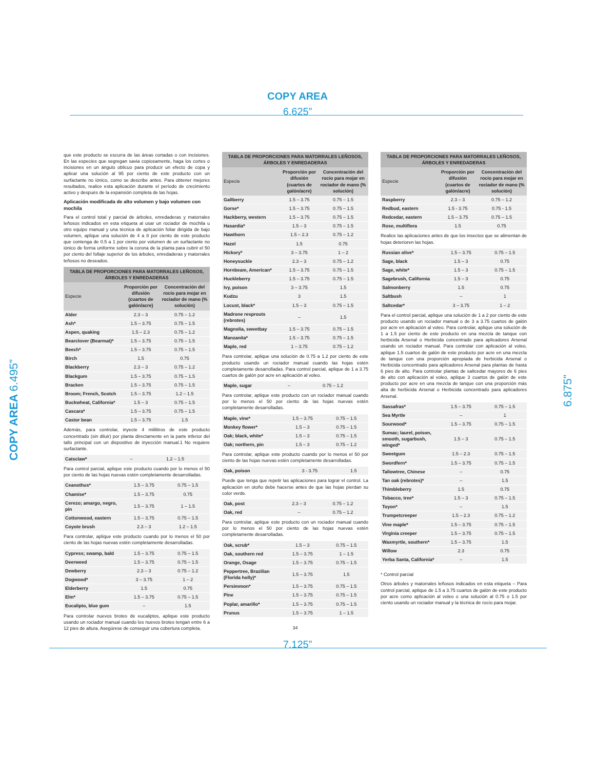COPY AREA
6.625”
7.125”
COPY AREA 6.495”
6.875”
que este producto se escurra de las áreas cortadas o con incisiones. En las especies que segregan savia copiosamente, haga los cortes o incisiones en un ángulo oblicuo para producir un efecto de copa y aplicar una solución al 95 por ciento de este producto con un surfactante no iónico, como se describe antes. Para obtener mejores resultados, realice esta aplicación durante el período de crecimiento activo y después de la expansión completa de las hojas.
Aplicación modificada de alto volumen y bajo volumen con mochila
Para el control total y parcial de árboles, enredaderas y matorrales leñosos indicados en esta etiqueta al usar un rociador de mochila u otro equipo manual y una técnica de aplicación foliar dirigida de bajo volumen, aplique una solución de 4 a 8 por ciento de este producto que contenga de 0.5 a 1 por ciento por volumen de un surfactante no iónico de forma uniforme sobre la corona de la planta para cubrir el 50 por ciento del follaje superior de los árboles, enredaderas y matorrales leñosos no deseados.
| TABLA DE PROPORCIONES PARA MATORRALES LEÑOSOS, ÁRBOLES Y ENREDADERAS | | |
| --- | --- | --- |
| Especie | Proporción por difusión (cuartos de galón/acre) | Concentración del rocío para mojar en rociador de mano (% solución) |
| Alder | 2.3 – 3 | 0.75 – 1.2 |
| Ash* | 1.5 – 3.75 | 0.75 – 1.5 |
| Aspen, quaking | 1.5 – 2.3 | 0.75 – 1.2 |
| Bearclover (Bearmat)* | 1.5 – 3.75 | 0.75 – 1.5 |
| Beech* | 1.5 – 3.75 | 0.75 – 1.5 |
| Birch | 1.5 | 0.75 |
| Blackberry | 2.3 – 3 | 0.75 – 1.2 |
| Blackgum | 1.5 – 3.75 | 0.75 – 1.5 |
| Bracken | 1.5 – 3.75 | 0.75 – 1.5 |
| Broom; French, Scotch | 1.5 – 3.75 | 1.2 – 1.5 |
| Buckwheat, California* | 1.5 – 3 | 0.75 – 1.5 |
| Cascara* | 1.5 – 3.75 | 0.75 – 1.5 |
| Castor bean | 1.5 – 3.75 | 1.5 |
Además, para controlar, inyecte 4 mililitros de este producto concentrado (sin diluir) por planta directamente en la parte inferior del tallo principal con un dispositivo de inyección manual.1 No requiere surfactante.
| Catsclaw* | – | 1.2 – 1.5 |
Para control parcial, aplique este producto cuando por lo menos el 50 por ciento de las hojas nuevas estén completamente desarrolladas.
| Ceanothus* | 1.5 – 3.75 | 0.75 – 1.5 |
| Chamise* | 1.5 – 3.75 | 0.75 |
| Cerezo; amargo, negro, pin | 1.5 – 3.75 | 1 – 1.5 |
| Cottonwood, eastern | 1.5 – 3.75 | 0.75 – 1.5 |
| Coyote brush | 2.3 – 3 | 1.2 – 1.5 |
Para controlar, aplique este producto cuando por lo menos el 50 por ciento de las hojas nuevas estén completamente desarrolladas.
| Cypress; swamp, bald | 1.5 – 3.75 | 0.75 – 1.5 |
| Deerweed | 1.5 – 3.75 | 0.75 – 1.5 |
| Dewberry | 2.3 – 3 | 0.75 – 1.2 |
| Dogwood* | 3 – 3.75 | 1 – 2 |
| Elderberry | 1.5 | 0.75 |
| Elm* | 1.5 – 3.75 | 0.75 – 1.5 |
| Eucalipto, blue gum | – | 1.5 |
Para controlar nuevos brotes de eucaliptos, aplique este producto usando un rociador manual cuando los nuevos brotes tengan entre 6 a 12 pies de altura. Asegúrese de conseguir una cobertura completa.
| TABLA DE PROPORCIONES PARA MATORRALES LEÑOSOS, ÁRBOLES Y ENREDADERAS | | |
| --- | --- | --- |
| Especie | Proporción por difusión (cuartos de galón/acre) | Concentración del rocío para mojar en rociador de mano (% solución) |
| Gallberry | 1.5 – 3.75 | 0.75 – 1.5 |
| Gorse* | 1.5 – 3.75 | 0.75 – 1.5 |
| Hackberry, western | 1.5 – 3.75 | 0.75 – 1.5 |
| Hasardia* | 1.5 – 3 | 0.75 – 1.5 |
| Hawthorn | 1.5 – 2.3 | 0.75 – 1.2 |
| Hazel | 1.5 | 0.75 |
| Hickory* | 3 – 3.75 | 1 – 2 |
| Honeysuckle | 2.3 – 3 | 0.75 – 1.2 |
| Hornbeam, American* | 1.5 – 3.75 | 0.75 – 1.5 |
| Huckleberry | 1.5 – 3.75 | 0.75 – 1.5 |
| Ivy, poison | 3 – 3.75 | 1.5 |
| Kudzu | 3 | 1.5 |
| Locust, black* | 1.5 – 3 | 0.75 – 1.5 |
| Madrone resprouts (rebrotes) | – | 1.5 |
| Magnolia, sweetbay | 1.5 – 3.75 | 0.75 – 1.5 |
| Manzanita* | 1.5 – 3.75 | 0.75 – 1.5 |
| Maple, red | 1 – 3.75 | 0.75 – 1.2 |
Para controlar, aplique una solución de 0.75 a 1.2 por ciento de este producto usando un rociador manual cuando las hojas estén completamente desarrolladas. Para control parcial, aplique de 1 a 3.75 cuartos de galón por acre en aplicación al voleo.
| Maple, sugar | – | 0.75 – 1.2 |
Para controlar, aplique este producto con un rociador manual cuando por lo menos el 50 por ciento de las hojas nuevas estén completamente desarrolladas.
| Maple, vine* | 1.5 – 3.75 | 0.75 – 1.5 |
| Monkey flower* | 1.5 – 3 | 0.75 – 1.5 |
| Oak; black, white* | 1.5 – 3 | 0.75 – 1.5 |
| Oak; northern, pin | 1.5 – 3 | 0.75 – 1.2 |
Para controlar, aplique este producto cuando por lo menos el 50 por ciento de las hojas nuevas estén completamente desarrolladas.
| Oak, poison | 3 - 3.75 | 1.5 |
Puede que tenga que repetir las aplicaciones para lograr el control. La aplicación en otoño debe hacerse antes de que las hojas pierdan su color verde.
| Oak, post | 2.3 – 3 | 0.75 – 1.2 |
| Oak, red | – | 0.75 – 1.2 |
Para controlar, aplique este producto con un rociador manual cuando por lo menos el 50 por ciento de las hojas nuevas estén completamente desarrolladas.
| Oak, scrub* | 1.5 – 3 | 0.75 – 1.5 |
| Oak, southern red | 1.5 – 3.75 | 1 – 1.5 |
| Orange, Osage | 1.5 – 3.75 | 0.75 – 1.5 |
| Peppertree, Brazilian (Florida holly)* | 1.5 – 3.75 | 1.5 |
| Persimmon* | 1.5 – 3.75 | 0.75 – 1.5 |
| Pine | 1.5 – 3.75 | 0.75 – 1.5 |
| Poplar, amarillo* | 1.5 – 3.75 | 0.75 – 1.5 |
| Prunus | 1.5 – 3.75 | 1 – 1.5 |
34
| TABLA DE PROPORCIONES PARA MATORRALES LEÑOSOS, ÁRBOLES Y ENREDADERAS | | |
| --- | --- | --- |
| Especie | Proporción por difusión (cuartos de galón/acre) | Concentración del rocío para mojar en rociador de mano (% solución) |
| Raspberry | 2.3 – 3 | 0.75 – 1.2 |
| Redbud, eastern | 1.5 - 3.75 | 0.75 - 1.5 |
| Redcedar, eastern | 1.5 – 3.75 | 0.75 – 1.5 |
| Rose, multiflora | 1.5 | 0.75 |
Realice las aplicaciones antes de que los insectos que se alimentan de hojas deterioren las hojas.
| Russian olive* | 1.5 – 3.75 | 0.75 – 1.5 |
| Sage, black | 1.5 – 3 | 0.75 |
| Sage, white* | 1.5 – 3 | 0.75 – 1.5 |
| Sagebrush, California | 1.5 – 3 | 0.75 |
| Salmonberry | 1.5 | 0.75 |
| Saltbush | – | 1 |
| Saltcedar* | 3 – 3.75 | 1 – 2 |
Para el control parcial, aplique una solución de 1 a 2 por ciento de este producto usando un rociador manual o de 3 a 3.75 cuartos de galón por acre en aplicación al voleo. Para controlar, aplique una solución de 1 a 1.5 por ciento de este producto en una mezcla de tanque con herbicida Arsenal o Herbicida concentrado para aplicadores Arsenal usando un rociador manual. Para controlar con aplicación al voleo, aplique 1.5 cuartos de galón de este producto por acre en una mezcla de tanque con una proporción apropiada de herbicida Arsenal o Herbicida concentrado para aplicadores Arsenal para plantas de hasta 6 pies de alto. Para controlar plantas de saltcedar mayores de 6 pies de alto con aplicación al voleo, aplique 3 cuartos de galón de este producto por acre en una mezcla de tanque con una proporción más alta de herbicida Arsenal o Herbicida concentrado para aplicadores Arsenal.
| Sassafras* | 1.5 – 3.75 | 0.75 – 1.5 |
| Sea Myrtle | – | 1 |
| Sourwood* | 1.5 – 3.75 | 0.75 – 1.5 |
| Sumac; laurel, poison, smooth, sugarbush, winged* | 1.5 – 3 | 0.75 – 1.5 |
| Sweetgum | 1.5 – 2.3 | 0.75 – 1.5 |
| Swordfern* | 1.5 – 3.75 | 0.75 – 1.5 |
| Tallowtree, Chinese | – | 0.75 |
| Tan oak (rebrotes)* | – | 1.5 |
| Thimbleberry | 1.5 | 0.75 |
| Tobacco, tree* | 1.5 – 3 | 0.75 – 1.5 |
| Toyon* | – | 1.5 |
| Trumpetcreeper | 1.5 – 2.3 | 0.75 – 1.2 |
| Vine maple* | 1.5 – 3.75 | 0.75 – 1.5 |
| Virginia creeper | 1.5 – 3.75 | 0.75 – 1.5 |
| Waxmyrtle, southern* | 1.5 – 3.75 | 1.5 |
| Willow | 2.3 | 0.75 |
| Yerba Santa, California* | – | 1.5 |
* Control parcial
Otros árboles y matorrales leñosos indicados en esta etiqueta – Para control parcial, aplique de 1.5 a 3.75 cuartos de galón de este producto por acre como aplicación al voleo o una solución al 0.75 o 1.5 por ciento usando un rociador manual y la técnica de rocío para mojar.